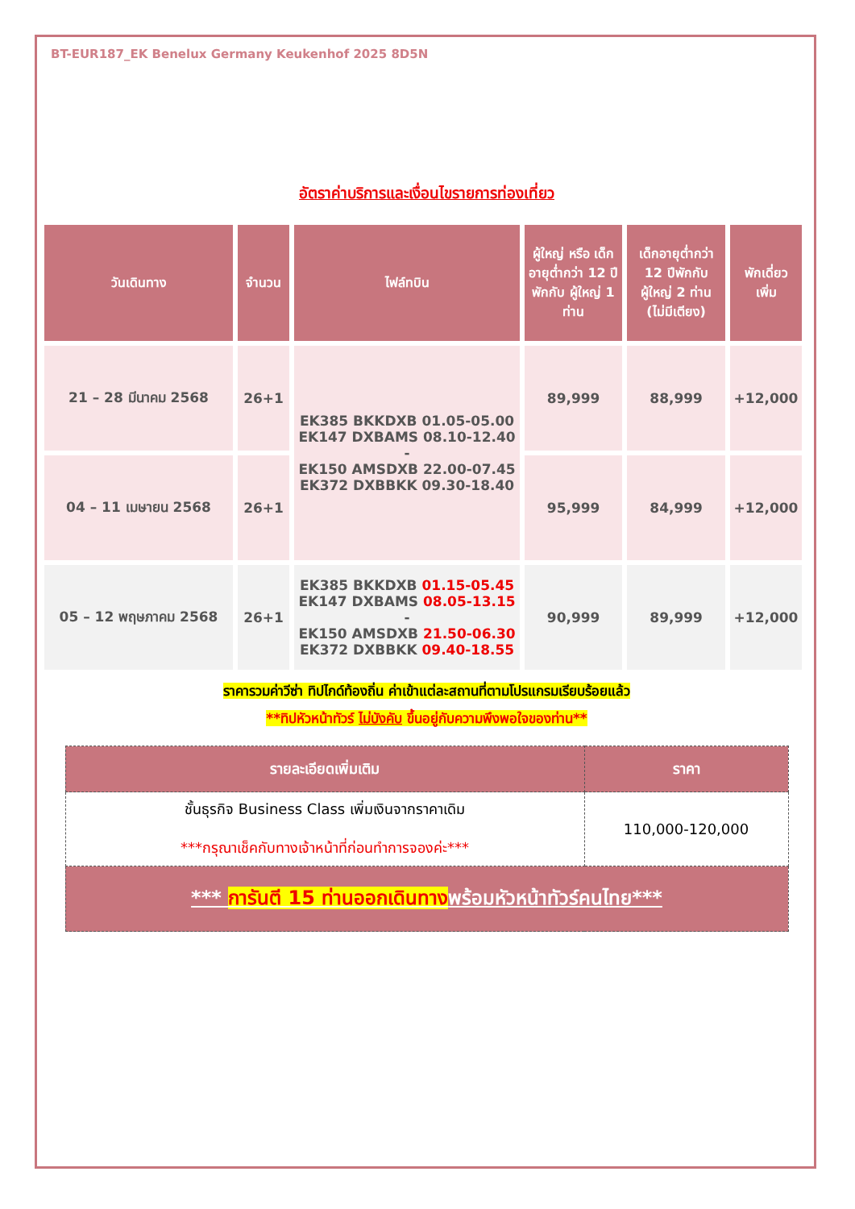BT-EUR187_EK Benelux Germany Keukenhof 2025 8D5N
อัตราค่าบริการและเงื่อนไขรายการท่องเที่ยว
| วันเดินทาง | จำนวน | ไฟล์ทบิน | ผู้ใหญ่ หรือ เด็กอายุต่ำกว่า 12 ปีพักกับ ผู้ใหญ่ 1 ท่าน | เด็กอายุต่ำกว่า 12 ปีพักกับ ผู้ใหญ่ 2 ท่าน (ไม่มีเตียง) | พักเดี่ยว เพิ่ม |
| --- | --- | --- | --- | --- | --- |
| 21 – 28 มีนาคม 2568 | 26+1 | EK385 BKKDXB 01.05-05.00 EK147 DXBAMS 08.10-12.40 - EK150 AMSDXB 22.00-07.45 EK372 DXBBKK 09.30-18.40 | 89,999 | 88,999 | +12,000 |
| 04 – 11 เมษายน 2568 | 26+1 | | 95,999 | 84,999 | +12,000 |
| 05 – 12 พฤษภาคม 2568 | 26+1 | EK385 BKKDXB 01.15-05.45 EK147 DXBAMS 08.05-13.15 - EK150 AMSDXB 21.50-06.30 EK372 DXBBKK 09.40-18.55 | 90,999 | 89,999 | +12,000 |
ราคารวมค่าวีซ่า ทิปไกด์ท้องถิ่น ค่าเข้าแต่ละสถานที่ตามโปรแกรมเรียบร้อยแล้ว
**ทิปหัวหน้าทัวร์ ไม่บังคับ ขึ้นอยู่กับความพึงพอใจของท่าน**
| รายละเอียดเพิ่มเติม | ราคา |
| --- | --- |
| ชั้นธุรกิจ Business Class เพิ่มเงินจากราคาเดิม ***กรุณาเช็คกับทางเจ้าหน้าที่ก่อนทำการจองค่ะ*** | 110,000-120,000 |
| *** การันตี 15 ท่านออกเดินทาง พร้อมหัวหน้าทัวร์คนไทย*** | |